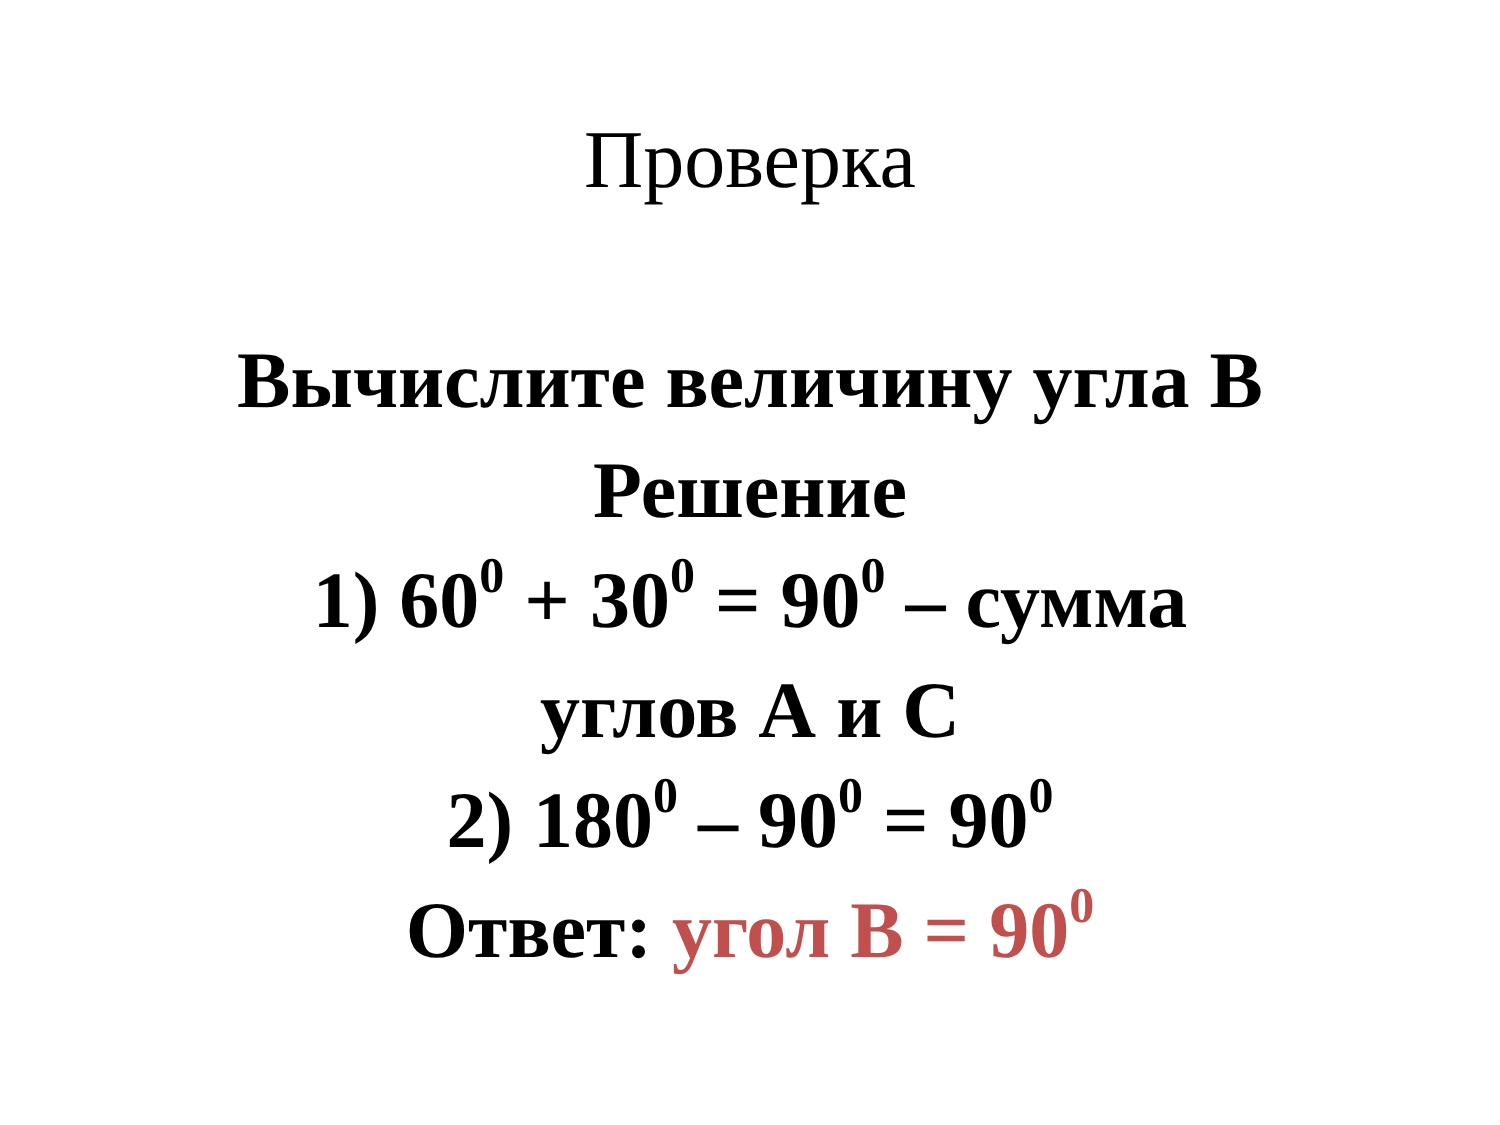Проверка
Вычислите величину угла В
Решение
1) 60<sup>0</sup> + 30<sup>0</sup> = 90<sup>0</sup> – сумма
углов А и С
2) 180<sup>0</sup> – 90<sup>0</sup> = 90<sup>0</sup>
Ответ: угол В = 90<sup>0</sup>